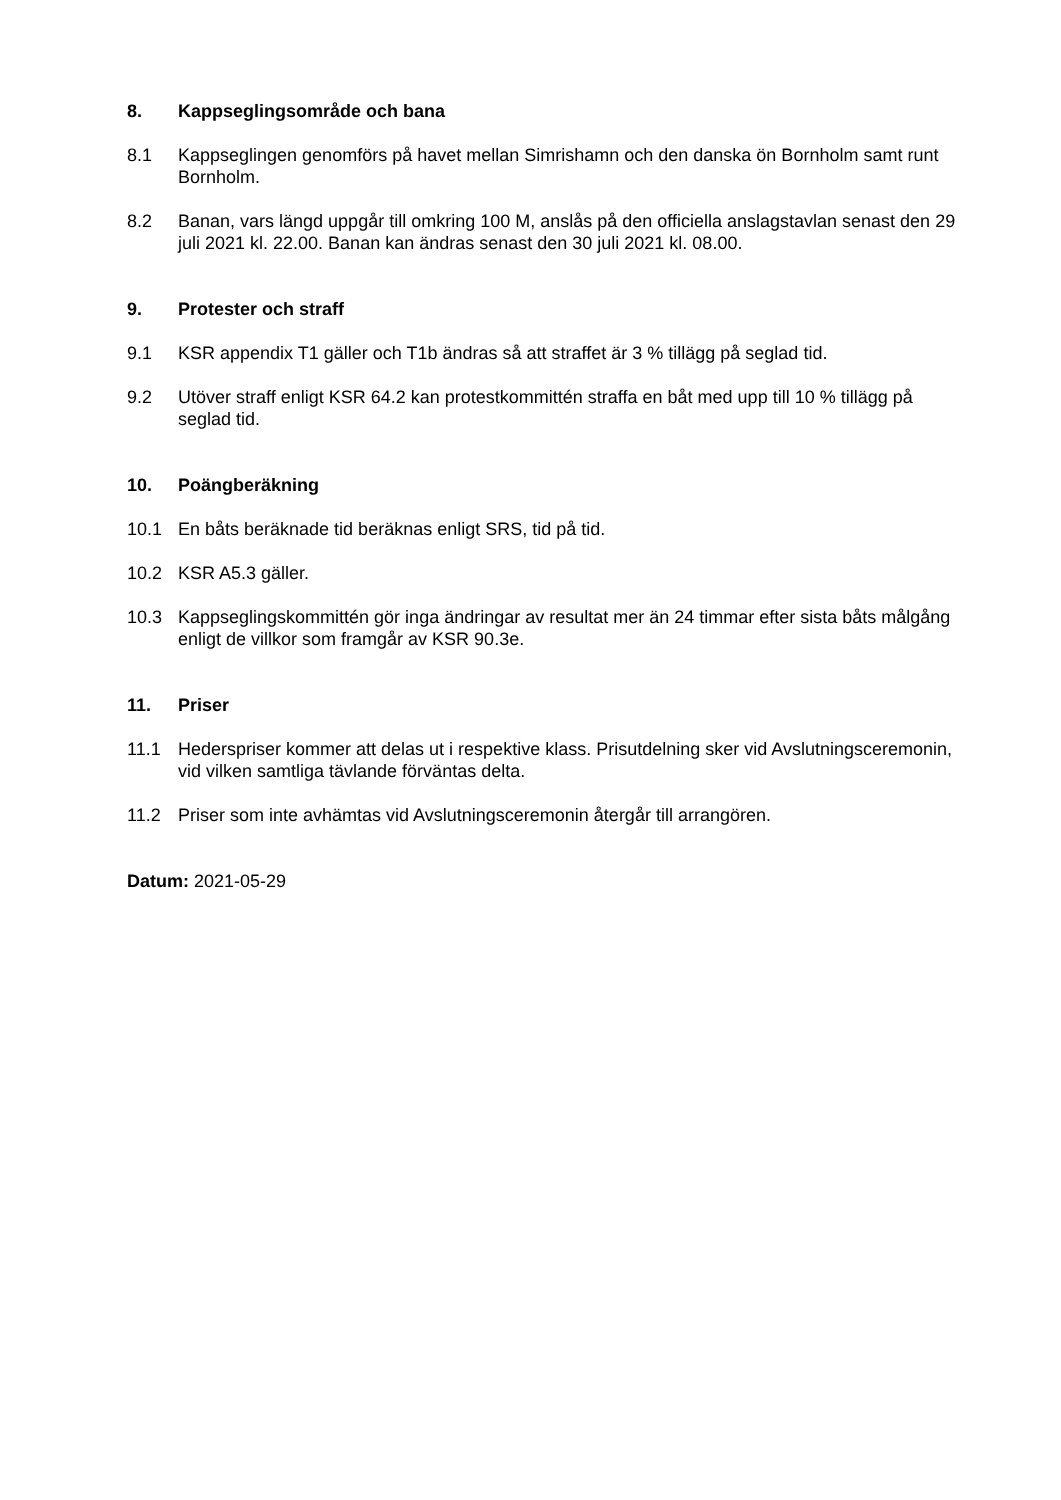8. Kappseglingsområde och bana
8.1 Kappseglingen genomförs på havet mellan Simrishamn och den danska ön Bornholm samt runt Bornholm.
8.2 Banan, vars längd uppgår till omkring 100 M, anslås på den officiella anslagstavlan senast den 29 juli 2021 kl. 22.00. Banan kan ändras senast den 30 juli 2021 kl. 08.00.
9. Protester och straff
9.1 KSR appendix T1 gäller och T1b ändras så att straffet är 3 % tillägg på seglad tid.
9.2 Utöver straff enligt KSR 64.2 kan protestkommittén straffa en båt med upp till 10 % tillägg på seglad tid.
10. Poängberäkning
10.1 En båts beräknade tid beräknas enligt SRS, tid på tid.
10.2 KSR A5.3 gäller.
10.3 Kappseglingskommittén gör inga ändringar av resultat mer än 24 timmar efter sista båts målgång enligt de villkor som framgår av KSR 90.3e.
11. Priser
11.1 Hederspriser kommer att delas ut i respektive klass. Prisutdelning sker vid Avslutningsceremonin, vid vilken samtliga tävlande förväntas delta.
11.2 Priser som inte avhämtas vid Avslutningsceremonin återgår till arrangören.
Datum: 2021-05-29